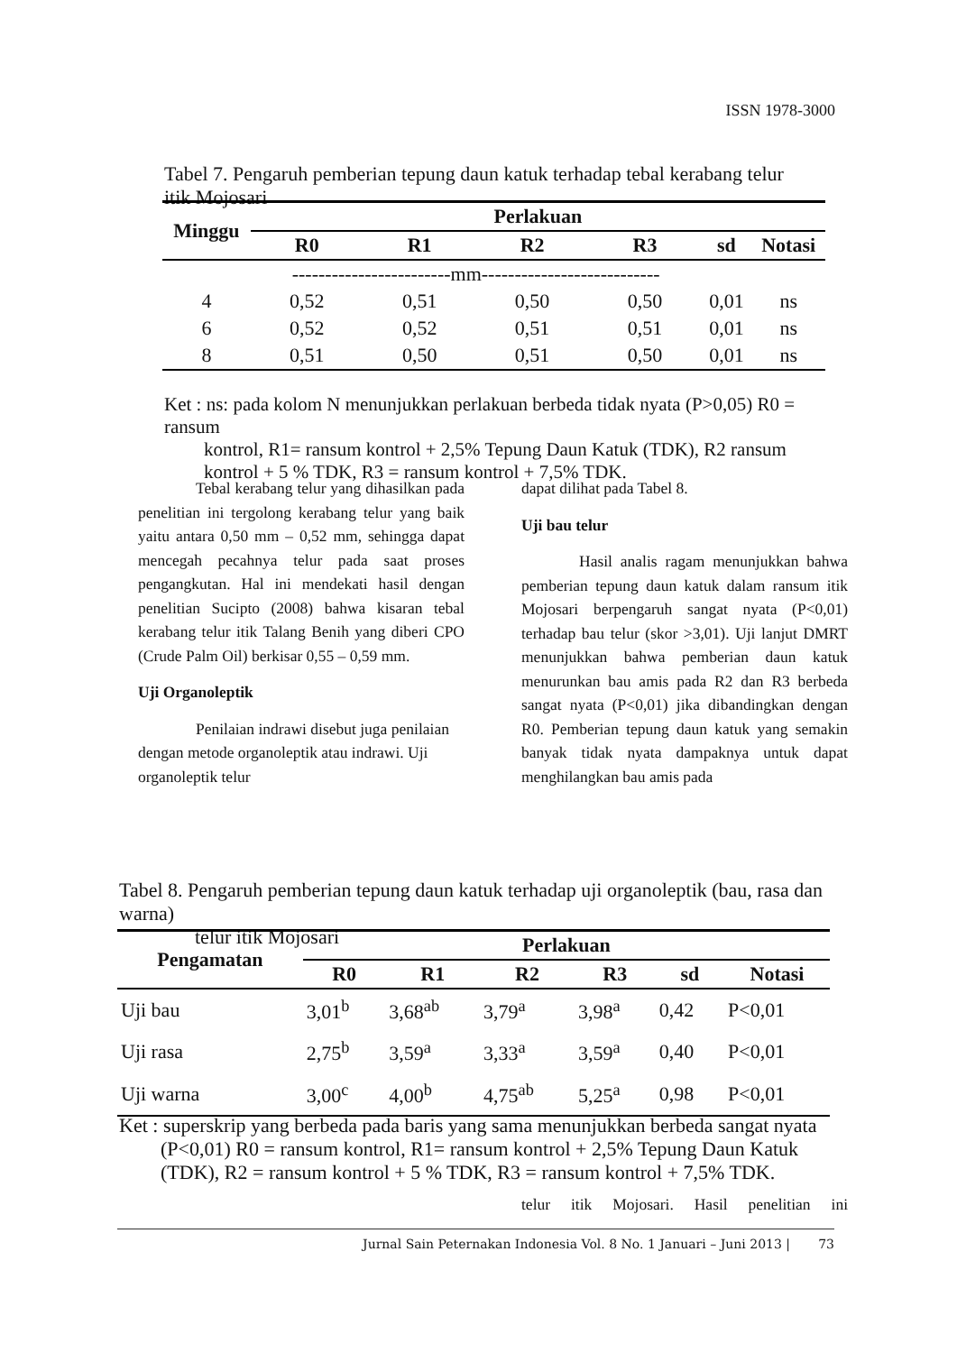ISSN 1978-3000
Tabel 7. Pengaruh pemberian tepung daun katuk terhadap tebal kerabang telur itik Mojosari
| Minggu | Perlakuan | | | | | |
| --- | --- | --- | --- | --- | --- | --- |
| | R0 | R1 | R2 | R3 | sd | Notasi |
| | ------------------------mm--------------------------- | | | | | |
| 4 | 0,52 | 0,51 | 0,50 | 0,50 | 0,01 | ns |
| 6 | 0,52 | 0,52 | 0,51 | 0,51 | 0,01 | ns |
| 8 | 0,51 | 0,50 | 0,51 | 0,50 | 0,01 | ns |
Ket : ns: pada kolom N menunjukkan perlakuan berbeda tidak nyata (P>0,05) R0 = ransum
kontrol, R1= ransum kontrol + 2,5% Tepung Daun Katuk (TDK), R2 ransum kontrol + 5 % TDK, R3 = ransum kontrol + 7,5% TDK.
Tebal kerabang telur yang dihasilkan pada penelitian ini tergolong kerabang telur yang baik yaitu antara 0,50 mm – 0,52 mm, sehingga dapat mencegah pecahnya telur pada saat proses pengangkutan. Hal ini mendekati hasil dengan penelitian Sucipto (2008) bahwa kisaran tebal kerabang telur itik Talang Benih yang diberi CPO (Crude Palm Oil) berkisar 0,55 – 0,59 mm.
Uji Organoleptik
Penilaian indrawi disebut juga penilaian dengan metode organoleptik atau indrawi. Uji organoleptik telur
dapat dilihat pada Tabel 8.
Uji bau telur
Hasil analis ragam menunjukkan bahwa pemberian tepung daun katuk dalam ransum itik Mojosari berpengaruh sangat nyata (P<0,01) terhadap bau telur (skor >3,01). Uji lanjut DMRT menunjukkan bahwa pemberian daun katuk menurunkan bau amis pada R2 dan R3 berbeda sangat nyata (P<0,01) jika dibandingkan dengan R0. Pemberian tepung daun katuk yang semakin banyak tidak nyata dampaknya untuk dapat menghilangkan bau amis pada
Tabel 8. Pengaruh pemberian tepung daun katuk terhadap uji organoleptik (bau, rasa dan warna)
telur itik Mojosari
| Pengamatan | Perlakuan | | | | | |
| --- | --- | --- | --- | --- | --- | --- |
| | R0 | R1 | R2 | R3 | sd | Notasi |
| Uji bau | 3,01<sup>b</sup> | 3,68<sup>ab</sup> | 3,79<sup>a</sup> | 3,98<sup>a</sup> | 0,42 | P<0,01 |
| Uji rasa | 2,75<sup>b</sup> | 3,59<sup>a</sup> | 3,33<sup>a</sup> | 3,59<sup>a</sup> | 0,40 | P<0,01 |
| Uji warna | 3,00<sup>c</sup> | 4,00<sup>b</sup> | 4,75<sup>ab</sup> | 5,25<sup>a</sup> | 0,98 | P<0,01 |
Ket : superskrip yang berbeda pada baris yang sama menunjukkan berbeda sangat nyata
(P<0,01) R0 = ransum kontrol, R1= ransum kontrol + 2,5% Tepung Daun Katuk (TDK), R2 = ransum kontrol + 5 % TDK, R3 = ransum kontrol + 7,5% TDK.
telur itik Mojosari. Hasil penelitian ini
Jurnal Sain Peternakan Indonesia Vol. 8 No. 1 Januari – Juni 2013 | 73